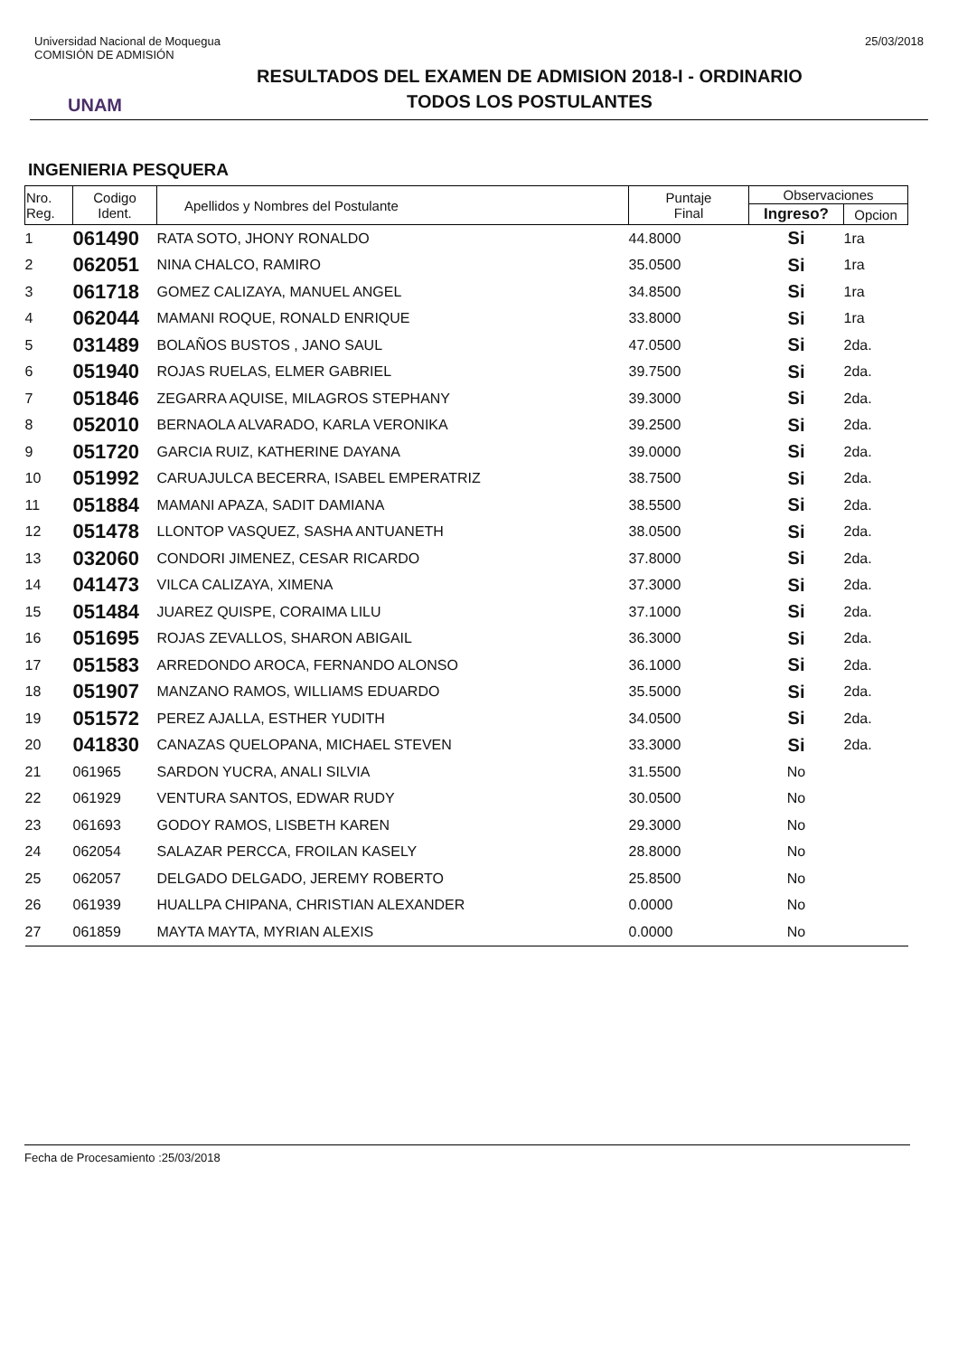Universidad Nacional de Moquegua
COMISIÓN DE ADMISIÓN
25/03/2018
UNAM
RESULTADOS DEL EXAMEN DE ADMISION 2018-I - ORDINARIO
TODOS LOS POSTULANTES
INGENIERIA PESQUERA
| Nro. Reg. | Codigo Ident. | Apellidos y Nombres del Postulante | Puntaje Final | Observaciones | |
| --- | --- | --- | --- | --- | --- |
| | | | | Ingreso? | Opcion |
| 1 | 061490 | RATA SOTO, JHONY RONALDO | 44.8000 | Si | 1ra |
| 2 | 062051 | NINA CHALCO, RAMIRO | 35.0500 | Si | 1ra |
| 3 | 061718 | GOMEZ CALIZAYA, MANUEL ANGEL | 34.8500 | Si | 1ra |
| 4 | 062044 | MAMANI ROQUE, RONALD ENRIQUE | 33.8000 | Si | 1ra |
| 5 | 031489 | BOLAÑOS BUSTOS , JANO SAUL | 47.0500 | Si | 2da. |
| 6 | 051940 | ROJAS RUELAS, ELMER GABRIEL | 39.7500 | Si | 2da. |
| 7 | 051846 | ZEGARRA AQUISE, MILAGROS STEPHANY | 39.3000 | Si | 2da. |
| 8 | 052010 | BERNAOLA ALVARADO, KARLA VERONIKA | 39.2500 | Si | 2da. |
| 9 | 051720 | GARCIA RUIZ, KATHERINE DAYANA | 39.0000 | Si | 2da. |
| 10 | 051992 | CARUAJULCA BECERRA, ISABEL EMPERATRIZ | 38.7500 | Si | 2da. |
| 11 | 051884 | MAMANI APAZA, SADIT DAMIANA | 38.5500 | Si | 2da. |
| 12 | 051478 | LLONTOP VASQUEZ, SASHA ANTUANETH | 38.0500 | Si | 2da. |
| 13 | 032060 | CONDORI JIMENEZ, CESAR RICARDO | 37.8000 | Si | 2da. |
| 14 | 041473 | VILCA CALIZAYA, XIMENA | 37.3000 | Si | 2da. |
| 15 | 051484 | JUAREZ QUISPE, CORAIMA LILU | 37.1000 | Si | 2da. |
| 16 | 051695 | ROJAS ZEVALLOS, SHARON ABIGAIL | 36.3000 | Si | 2da. |
| 17 | 051583 | ARREDONDO AROCA, FERNANDO ALONSO | 36.1000 | Si | 2da. |
| 18 | 051907 | MANZANO RAMOS, WILLIAMS EDUARDO | 35.5000 | Si | 2da. |
| 19 | 051572 | PEREZ AJALLA, ESTHER YUDITH | 34.0500 | Si | 2da. |
| 20 | 041830 | CANAZAS QUELOPANA, MICHAEL STEVEN | 33.3000 | Si | 2da. |
| 21 | 061965 | SARDON YUCRA, ANALI SILVIA | 31.5500 | No | |
| 22 | 061929 | VENTURA SANTOS, EDWAR RUDY | 30.0500 | No | |
| 23 | 061693 | GODOY RAMOS, LISBETH KAREN | 29.3000 | No | |
| 24 | 062054 | SALAZAR PERCCA, FROILAN KASELY | 28.8000 | No | |
| 25 | 062057 | DELGADO DELGADO, JEREMY ROBERTO | 25.8500 | No | |
| 26 | 061939 | HUALLPA CHIPANA, CHRISTIAN ALEXANDER | 0.0000 | No | |
| 27 | 061859 | MAYTA MAYTA, MYRIAN ALEXIS | 0.0000 | No | |
Fecha de Procesamiento :25/03/2018